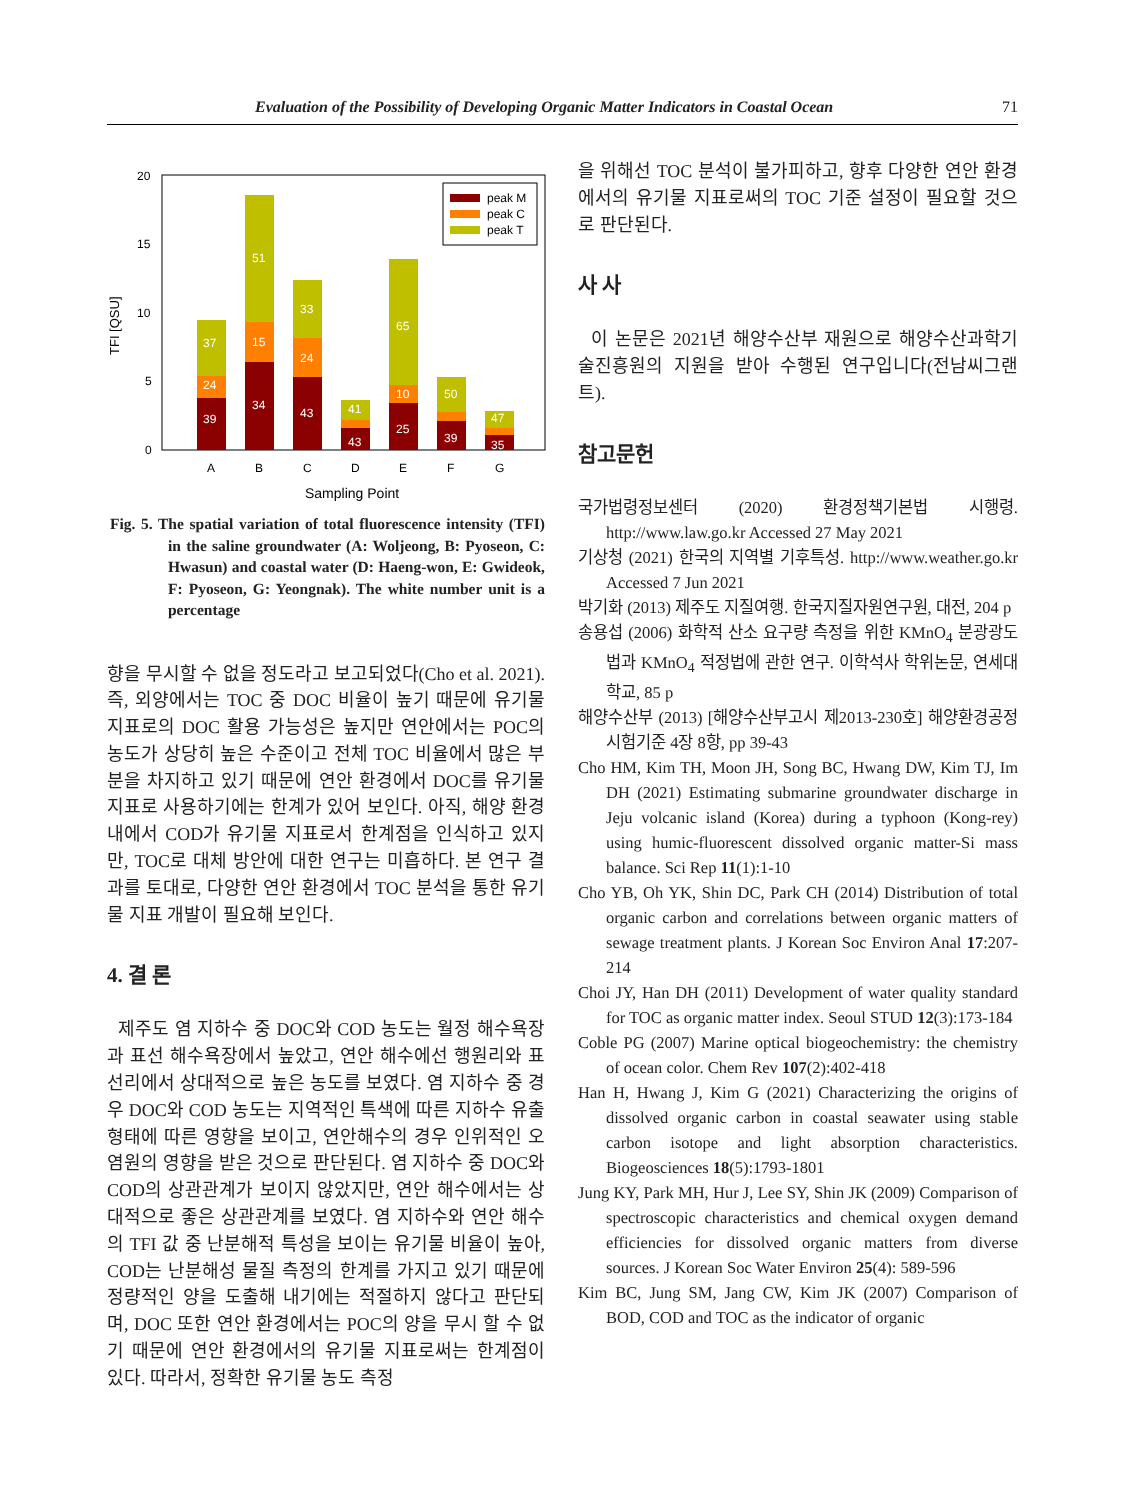Evaluation of the Possibility of Developing Organic Matter Indicators in Coastal Ocean 71
TFI [QSU]
20
15
10
5
0
39
24
37
34
15
51
43
24
33
43
41
25
10
65
39
50
35
47
A
B
C
D
E
F
G
Sampling Point
peak M
peak C
peak T
Fig. 5. The spatial variation of total fluorescence intensity (TFI) in the saline groundwater (A: Woljeong, B: Pyoseon, C: Hwasun) and coastal water (D: Haeng-won, E: Gwideok, F: Pyoseon, G: Yeongnak). The white number unit is a percentage
향을 무시할 수 없을 정도라고 보고되었다(Cho et al. 2021). 즉, 외양에서는 TOC 중 DOC 비율이 높기 때문에 유기물 지표로의 DOC 활용 가능성은 높지만 연안에서는 POC의 농도가 상당히 높은 수준이고 전체 TOC 비율에서 많은 부분을 차지하고 있기 때문에 연안 환경에서 DOC를 유기물 지표로 사용하기에는 한계가 있어 보인다. 아직, 해양 환경 내에서 COD가 유기물 지표로서 한계점을 인식하고 있지만, TOC로 대체 방안에 대한 연구는 미흡하다. 본 연구 결과를 토대로, 다양한 연안 환경에서 TOC 분석을 통한 유기물 지표 개발이 필요해 보인다.
4. 결 론
제주도 염 지하수 중 DOC와 COD 농도는 월정 해수욕장과 표선 해수욕장에서 높았고, 연안 해수에선 행원리와 표선리에서 상대적으로 높은 농도를 보였다. 염 지하수 중 경우 DOC와 COD 농도는 지역적인 특색에 따른 지하수 유출 형태에 따른 영향을 보이고, 연안해수의 경우 인위적인 오염원의 영향을 받은 것으로 판단된다. 염 지하수 중 DOC와 COD의 상관관계가 보이지 않았지만, 연안 해수에서는 상대적으로 좋은 상관관계를 보였다. 염 지하수와 연안 해수의 TFI 값 중 난분해적 특성을 보이는 유기물 비율이 높아, COD는 난분해성 물질 측정의 한계를 가지고 있기 때문에 정량적인 양을 도출해 내기에는 적절하지 않다고 판단되며, DOC 또한 연안 환경에서는 POC의 양을 무시 할 수 없기 때문에 연안 환경에서의 유기물 지표로써는 한계점이 있다. 따라서, 정확한 유기물 농도 측정
을 위해선 TOC 분석이 불가피하고, 향후 다양한 연안 환경에서의 유기물 지표로써의 TOC 기준 설정이 필요할 것으로 판단된다.
사 사
이 논문은 2021년 해양수산부 재원으로 해양수산과학기술진흥원의 지원을 받아 수행된 연구입니다(전남씨그랜트).
참고문헌
국가법령정보센터 (2020) 환경정책기본법 시행령. http://www.law.go.kr Accessed 27 May 2021
기상청 (2021) 한국의 지역별 기후특성. http://www.weather.go.kr Accessed 7 Jun 2021
박기화 (2013) 제주도 지질여행. 한국지질자원연구원, 대전, 204 p
송용섭 (2006) 화학적 산소 요구량 측정을 위한 KMnO<sub>4</sub> 분광광도법과 KMnO<sub>4</sub> 적정법에 관한 연구. 이학석사 학위논문, 연세대학교, 85 p
해양수산부 (2013) [해양수산부고시 제2013-230호] 해양환경공정시험기준 4장 8항, pp 39-43
Cho HM, Kim TH, Moon JH, Song BC, Hwang DW, Kim TJ, Im DH (2021) Estimating submarine groundwater discharge in Jeju volcanic island (Korea) during a typhoon (Kong-rey) using humic-fluorescent dissolved organic matter-Si mass balance. Sci Rep 11(1):1-10
Cho YB, Oh YK, Shin DC, Park CH (2014) Distribution of total organic carbon and correlations between organic matters of sewage treatment plants. J Korean Soc Environ Anal 17:207-214
Choi JY, Han DH (2011) Development of water quality standard for TOC as organic matter index. Seoul STUD 12(3):173-184
Coble PG (2007) Marine optical biogeochemistry: the chemistry of ocean color. Chem Rev 107(2):402-418
Han H, Hwang J, Kim G (2021) Characterizing the origins of dissolved organic carbon in coastal seawater using stable carbon isotope and light absorption characteristics. Biogeosciences 18(5):1793-1801
Jung KY, Park MH, Hur J, Lee SY, Shin JK (2009) Comparison of spectroscopic characteristics and chemical oxygen demand efficiencies for dissolved organic matters from diverse sources. J Korean Soc Water Environ 25(4): 589-596
Kim BC, Jung SM, Jang CW, Kim JK (2007) Comparison of BOD, COD and TOC as the indicator of organic